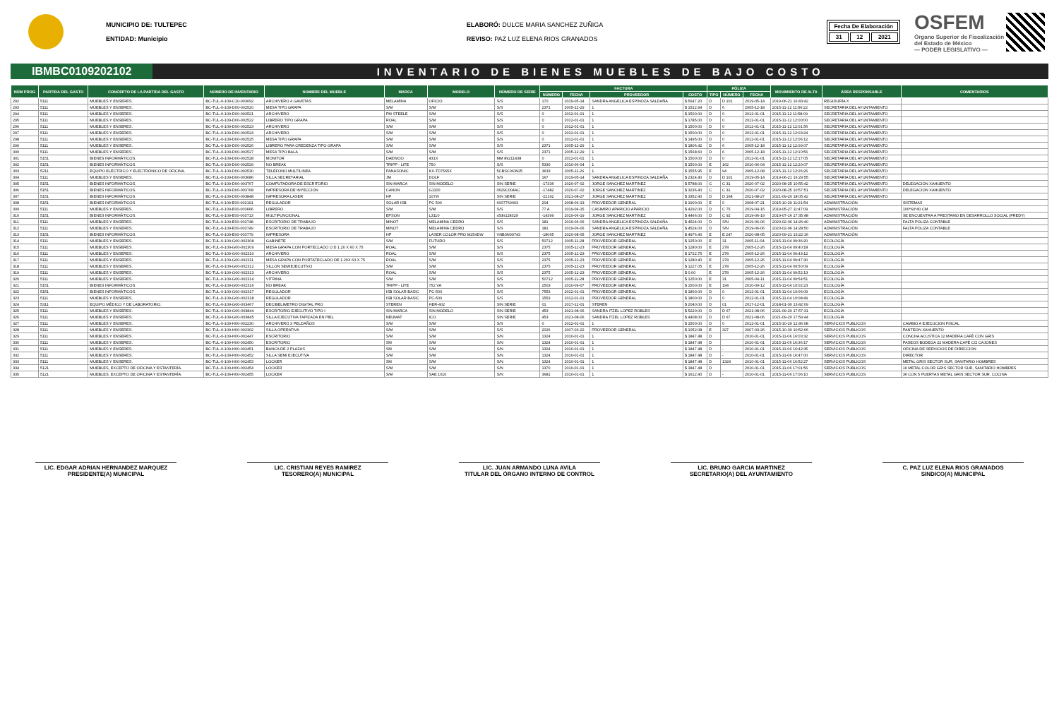MUNICIPIO DE: TULTEPEC
ENTIDAD: Municipio
ELABORÓ: DULCE MARIA SANCHEZ ZUÑIGA
REVISO: PAZ LUZ ELENA RIOS GRANADOS
| Fecha De Elaboración | | |
| 31 | 12 | 2021 |
OSFEM
Órgano Superior de Fiscalización del Estado de México
— PODER LEGISLATIVO —
IBMBC0109202102
INVENTARIO DE BIENES MUEBLES DE BAJO COSTO
| NÚM PROG | PARTIDA DEL GASTO | CONCEPTO DE LA PARTIDA DEL GASTO | NÚMERO DE INVENTARIO | NOMBRE DEL MUEBLE | MARCA | MODELO | NÚMERO DE SERIE | FACTURA | | | | PÓLIZA | | | MOVIMIENTO DE ALTA | ÁREA RESPONSABLE | COMENTARIOS |
| --- | --- | --- | --- | --- | --- | --- | --- | --- | --- | --- | --- | --- | --- | --- | --- | --- | --- |
| | | | | | | | | NÚMERO | FECHA | PROVEEDOR | COSTO | TIPO | NÚMERO | FECHA | | | |
| 292 | 5111 | MUEBLES Y ENSERES. | BC-TUL-0-109-C10-003692 | ARCHIVERO 4 GAVETAS | MELAMINA | OFICIO | S/S | 170 | 2019-05-14 | SANDRA ANGELICA ESPINOZA SALDAÑA | $ 5647.20 | D | D 101 | 2019-05-14 | 2019-06-21 16:43:42 | REGIDURÍA X | |
| 293 | 5111 | MUEBLES Y ENSERES. | BC-TUL-0-109-D00-002520 | MESA TIPO GRAPA | S/M | S/M | S/S | 2371 | 2005-12-29 | 1 | $ 1512.94 | D | 6 | 2005-12-18 | 2015-11-12 11:56:22 | SECRETARIA DEL AYUNTAMIENTO | |
| 294 | 5111 | MUEBLES Y ENSERES. | BC-TUL-0-109-D00-002521 | ARCHIVERO | PM STEELE | S/M | S/S | 0 | 2012-01-01 | 1 | $ 1500.00 | D | 0 | 2012-01-01 | 2015-11-12 11:58:09 | SECRETARIA DEL AYUNTAMIENTO | |
| 295 | 5111 | MUEBLES Y ENSERES. | BC-TUL-0-109-D00-002522 | LIBRERO TIPO GRAPA | ROAL | S/M | S/S | 0 | 2012-01-01 | 1 | $ 1785.00 | D | 0 | 2012-01-01 | 2015-11-12 12:00:00 | SECRETARIA DEL AYUNTAMIENTO | |
| 296 | 5111 | MUEBLES Y ENSERES. | BC-TUL-0-109-D00-002523 | ARCHIVERO | S/M | S/M | S/S | 0 | 2012-01-01 | 1 | $ 1500.00 | D | 0 | 2012-01-01 | 2015-11-12 12:01:56 | SECRETARIA DEL AYUNTAMIENTO | |
| 297 | 5111 | MUEBLES Y ENSERES. | BC-TUL-0-109-D00-002524 | ARCHIVERO | S/M | S/M | S/S | 0 | 2012-01-01 | 1 | $ 1500.00 | D | 0 | 2012-01-01 | 2015-11-12 12:03:24 | SECRETARIA DEL AYUNTAMIENTO | |
| 298 | 5111 | MUEBLES Y ENSERES. | BC-TUL-0-109-D00-002525 | MESA TIPO GRAPA | S/M | S/M | S/S | 0 | 2012-01-01 | 1 | $ 1495.00 | D | 0 | 2012-01-01 | 2015-11-12 12:06:12 | SECRETARIA DEL AYUNTAMIENTO | |
| 299 | 5111 | MUEBLES Y ENSERES. | BC-TUL-0-109-D00-002526 | LIBRERO PARA CREDENZA TIPO GRAPA | S/M | S/M | S/S | 2371 | 2005-12-29 | 1 | $ 1806.42 | D | 6 | 2005-12-18 | 2015-11-12 12:09:07 | SECRETARIA DEL AYUNTAMIENTO | |
| 300 | 5111 | MUEBLES Y ENSERES. | BC-TUL-0-109-D00-002527 | MESA TIPO BALA | S/M | S/M | S/S | 2371 | 2005-12-29 | 1 | $ 1568.60 | D | 6 | 2005-12-18 | 2015-11-12 12:10:56 | SECRETARIA DEL AYUNTAMIENTO | |
| 301 | 5151 | BIENES INFORMÁTICOS. | BC-TUL-0-109-D00-002528 | MONITOR | DAEWOO | 431X | MM 89211438 | 0 | 2012-01-01 | 1 | $ 1500.00 | D | 0 | 2012-01-01 | 2015-11-12 12:17:05 | SECRETARIA DEL AYUNTAMIENTO | |
| 302 | 5151 | BIENES INFORMÁTICOS. | BC-TUL-0-109-D00-002529 | NO BREAK | TRIPP - LITE | 750 | S/S | 5330 | 2010-06-04 | 1 | $ 1500.00 | E | 162 | 2010-06-04 | 2015-11-12 12:20:07 | SECRETARIA DEL AYUNTAMIENTO | |
| 303 | 5211 | EQUIPO ELÉCTRICO Y ELECTRÓNICO DE OFICINA. | BC-TUL-0-109-D00-002530 | TELEFONO MULTILINEA | PANASONIC | KX-TD7565X | 5CBSC063925 | 3633 | 2005-11-26 | 1 | $ 1555.95 | E | 94 | 2005-12-08 | 2015-11-12 12:26:26 | SECRETARIA DEL AYUNTAMIENTO | |
| 304 | 5111 | MUEBLES Y ENSERES. | BC-TUL-0-109-D00-003686 | SILLA SECRETARIAL | JM | DOLF | S/S | 167 | 2019-05-14 | SANDRA ANGELICA ESPINOZA SALDAÑA | $ 2324.40 | D | D 101 | 2019-05-14 | 2019-06-21 16:29:55 | SECRETARIA DEL AYUNTAMIENTO | |
| 305 | 5151 | BIENES INFORMÁTICOS. | BC-TUL-0-109-D00-003767 | COMPUTADORA DE ESCRITORIO | SIN MARCA | SIN MODELO | SIN SERIE | -17336 | 2020-07-02 | JORGE SANCHEZ MARTINEZ | $ 5788.00 | C | C 31 | 2020-07-02 | 2020-08-25 10:55:42 | SECRETARIA DEL AYUNTAMIENTO | DELEGACION XAHUENTO |
| 306 | 5151 | BIENES INFORMÁTICOS. | BC-TUL-0-109-D00-003768 | IMPRESORA DE INYECCION | CANON | G1100 | 0629C004AC | -17482 | 2020-07-02 | JORGE SANCHEZ MARTINEZ | $ 3236.40 | C | C 31 | 2020-07-02 | 2020-08-25 10:57:51 | SECRETARIA DEL AYUNTAMIENTO | DELEGACION XAHUENTO |
| 307 | 5151 | BIENES INFORMÁTICOS. | BC-TUL-0-109-D00-003848 | IMPRESORA LASER | HP | 107W | SIN SERIE | -22192 | 2021-08-27 | JORGE SANCHEZ MARTINEZ | $ 3352.40 | D | D 168 | 2021-08-27 | 2021-09-20 18:05:42 | SECRETARIA DEL AYUNTAMIENTO | |
| 308 | 5151 | BIENES INFORMÁTICOS. | BC-TUL-0-109-E00-002191 | REGULADOR | SOLAR ISB | PC 500 | 6007760003 | 204 | 2008-06-13 | PROVEEDOR GENERAL | $ 1900.00 | E | 0 | 2008-07-21 | 2015-10-29 11:21:54 | ADMINISTRACIÓN | SISTEMAS |
| 309 | 5111 | MUEBLES Y ENSERES. | BC-TUL-0-109-E00-003666 | LIBRERO | S/M | S/M | S/S | 77 A | 2019-04-15 | CASIMIRO APARICIO APARICIO | $ 4292.00 | D | C 75 | 2019-04-15 | 2019-05-27 11:47:09 | ADMINISTRACIÓN | 100*60*40 CM |
| 310 | 5151 | BIENES INFORMÁTICOS. | BC-TUL-0-109-E00-003713 | MULTIFUNCIONAL | EPSON | L3110 | x5dn128329 | -14399 | 2019-06-19 | JORGE SANCHEZ MARTINEZ | $ 4466.00 | D | C 92 | 2019-06-19 | 2019-07-16 17:35:48 | ADMINISTRACIÓN | SE ENCUENTRA A PRESTAMO EN DESARROLLO SOCIAL (FREDY) |
| 311 | 5111 | MUEBLES Y ENSERES. | BC-TUL-0-109-E00-003748 | ESCRITORIO DE TRABAJO | MINOT | MELAMINA CEDRO | S/S | 181 | 2019-06-06 | SANDRA ANGELICA ESPINOZA SALDAÑA | $ 4524.00 | D | S/N | 2019-06-06 | 2020-02-06 14:26:40 | ADMINISTRACIÓN | FALTA POLIZA CONTABLE |
| 312 | 5111 | MUEBLES Y ENSERES. | BC-TUL-0-109-E00-003749 | ESCRITORIO DE TRABAJO | MINOT | MELAMINA CEDRO | S/S | 181 | 2019-06-06 | SANDRA ANGELICA ESPINOZA SALDAÑA | $ 4524.00 | D | S/N | 2019-06-06 | 2020-02-06 14:28:50 | ADMINISTRACIÓN | FALTA POLIZA CONTABLE |
| 313 | 5151 | BIENES INFORMÁTICOS. | BC-TUL-0-109-E00-003779 | IMPRESORA | HP | LASER COLOR PRO M254DW | VNB3N09743 | -18065 | 2020-08-05 | JORGE SANCHEZ MARTINEZ | $ 4976.40 | E | E 247 | 2020-08-05 | 2020-09-21 13:22:16 | ADMINISTRACIÓN | |
| 314 | 5111 | MUEBLES Y ENSERES. | BC-TUL-0-109-G00-002308 | GABINETE | S/M | FUTURO | S/S | 50712 | 2005-11-28 | PROVEEDOR GENERAL | $ 1250.00 | E | 31 | 2005-11-04 | 2015-11-04 09:36:20 | ECOLOGÍA | |
| 315 | 5111 | MUEBLES Y ENSERES. | BC-TUL-0-109-G00-002309 | MESA GRAPA CON PORTECLADO O D 1.20 X 60 X 75 | ROAL | S/M | S/S | 2375 | 2005-12-23 | PROVEEDOR GENERAL | $ 1280.00 | E | 278 | 2005-12-26 | 2015-11-04 09:40:18 | ECOLOGÍA | |
| 316 | 5111 | MUEBLES Y ENSERES. | BC-TUL-0-109-G00-002310 | ARCHIVERO | ROAL | S/M | S/S | 2375 | 2005-12-23 | PROVEEDOR GENERAL | $ 1722.75 | E | 278 | 2005-12-26 | 2015-11-04 09:43:12 | ECOLOGÍA | |
| 317 | 5111 | MUEBLES Y ENSERES. | BC-TUL-0-109-G00-002311 | MESA GRAPA CON PORTATECLADO DE 1.20X 60 X 75 | ROAL | S/M | S/S | 2375 | 2005-12-23 | PROVEEDOR GENERAL | $ 1280.40 | E | 278 | 2005-12-26 | 2015-11-04 09:47:30 | ECOLOGÍA | |
| 318 | 5111 | MUEBLES Y ENSERES. | BC-TUL-0-109-G00-002312 | SILLON SEMIEJECUTIVO | S/M | S/M | S/S | 2375 | 2005-12-23 | PROVEEDOR GENERAL | $ 1227.05 | E | 278 | 2005-12-26 | 2015-11-04 09:50:09 | ECOLOGÍA | |
| 319 | 5111 | MUEBLES Y ENSERES. | BC-TUL-0-109-G00-002313 | ARCHIVERO | ROAL | S/M | S/S | 2375 | 2005-12-23 | PROVEEDOR GENERAL | $ 0.00 | E | 278 | 2005-12-26 | 2015-11-04 09:52:13 | ECOLOGÍA | |
| 320 | 5111 | MUEBLES Y ENSERES. | BC-TUL-0-109-G00-002314 | VITRINA | S/M | S/M | S/S | 50712 | 2005-11-28 | PROVEEDOR GENERAL | $ 1250.00 | E | 31 | 2005-04-11 | 2015-11-04 09:54:51 | ECOLOGÍA | |
| 321 | 5151 | BIENES INFORMÁTICOS. | BC-TUL-0-109-G00-002316 | NO BREAK | TRIPP - LITE | 752 VA | S/S | 2503 | 2010-09-07 | PROVEEDOR GENERAL | $ 1500.00 | E | 194 | 2010-09-12 | 2015-11-04 10:02:23 | ECOLOGÍA | |
| 322 | 5151 | BIENES INFORMÁTICOS. | BC-TUL-0-109-G00-002317 | REGULADOR | ISB SOLAR BASIC | PC-500 | S/S | 7553 | 2012-01-01 | PROVEEDOR GENERAL | $ 1800.00 | D | 0 | 2012-01-01 | 2015-11-04 10:06:09 | ECOLOGÍA | |
| 323 | 5111 | MUEBLES Y ENSERES. | BC-TUL-0-109-G00-002318 | REGULADOR | ISB SOLAR BASIC | PC-500 | S/S | 1553 | 2012-01-01 | PROVEEDOR GENERAL | $ 1800.00 | D | 0 | 2012-01-01 | 2015-11-04 10:08:49 | ECOLOGÍA | |
| 324 | 5311 | EQUIPO MÉDICO Y DE LABORATORIO. | BC-TUL-0-109-G00-003467 | DECIBELIMETRO DIGITAL PRO | STEREN | HER-402 | SIN SERIE | 01 | 2017-12-01 | STEREN | $ 2040.00 | D | 01 | 2017-12-01 | 2018-01-30 13:42:09 | ECOLOGÍA | |
| 325 | 5111 | MUEBLES Y ENSERES. | BC-TUL-0-109-G00-003844 | ESCRITORIO EJECUTIVO TIPO I | SIN MARCA | SIN MODELO | SIN SERIE | 453 | 2021-08-06 | SANDRA ITZEL LOPEZ ROBLES | $ 5220.00 | D | D 67 | 2021-08-06 | 2021-09-20 17:57:31 | ECOLOGÍA | |
| 326 | 5111 | MUEBLES Y ENSERES. | BC-TUL-0-109-G00-003845 | SILLA EJECUTIVA TAPIZADA EN PIEL | NEUMAT | ICO | SIN SERIE | 453 | 2021-08-06 | SANDRA ITZEL LOPEZ ROBLES | $ 4408.00 | D | D 67 | 2021-08-06 | 2021-09-20 17:59:44 | ECOLOGÍA | |
| 327 | 5111 | MUEBLES Y ENSERES. | BC-TUL-0-109-H00-002230 | ARCHIVERO 3 PELDAÑOS | S/M | S/M | S/S | 0 | 2012-01-01 | 1 | $ 1500.00 | D | 0 | 2012-01-01 | 2015-10-29 12:46:08 | SERVICIOS PUBLICOS | CAMBIO A EJECUCION FISCAL |
| 328 | 5111 | MUEBLES Y ENSERES. | BC-TUL-0-109-H00-002302 | SILLA OPERATIVA | S/M | S/M | S/S | 2026 | 2007-03-22 | PROVEEDOR GENERAL | $ 1052.08 | E | 327 | 2007-03-26 | 2015-10-30 10:52:06 | SERVICIOS PUBLICOS | PANTEON XAHUENTO |
| 329 | 5111 | MUEBLES Y ENSERES. | BC-TUL-0-109-H00-002447 | ESCRITORIO | S/M | S/M | S/N | 1324 | 2010-01-01 | 1 | $ 1847.48 | D | | 2010-01-01 | 2015-11-06 16:03:32 | SERVICIOS PUBLICOS | CONCHA ACUSTICA 12 MADERA CAFÉ CON GRIS |
| 330 | 5111 | MUEBLES Y ENSERES. | BC-TUL-0-109-H00-002450 | ESCRITORIO | SM | S/M | S/N | 1324 | 2010-01-01 | 1 | $ 1847.48 | D | | 2010-01-01 | 2015-11-06 16:36:17 | SERVICIOS PUBLICOS | PASEOS BODEGA 22 MADERA CAFÉ C/2 CAJONES |
| 331 | 5111 | MUEBLES Y ENSERES. | BC-TUL-0-109-H00-002451 | BANCA DE 2 PLAZAS | SM | S/M | S/N | 1324 | 2010-01-01 | 1 | $ 1847.48 | D | - | 2010-01-01 | 2015-11-06 16:42:35 | SERVICIOS PUBLICOS | OFICINA DE SERVICIOS DE DIRECCION |
| 332 | 5111 | MUEBLES Y ENSERES. | BC-TUL-0-109-H00-002452 | SILLA SEMI EJECUTIVA | S/M | S/M | S/N | 1324 | 2010-01-01 | 1 | $ 1847.48 | D | - | 2010-01-01 | 2015-11-06 16:47:00 | SERVICIOS PUBLICOS | DIRECTOR |
| 333 | 5111 | MUEBLES Y ENSERES. | BC-TUL-0-109-H00-002453 | LOCKER | SM | S/M | S/N | 1324 | 2010-01-01 | 1 | $ 1847.48 | D | 1324 | 2010-01-01 | 2015-11-06 16:52:27 | SERVICIOS PUBLICOS | METAL GRIS SECTOR SUR, SANITARIO HOMBRES |
| 334 | 5121 | MUEBLES, EXCEPTO DE OFICINA Y ESTANTERÍA. | BC-TUL-0-109-H00-002454 | LOCKER | S/M | S/M | S/N | 1370 | 2010-01-01 | 1 | $ 1847.48 | D | | 2010-01-01 | 2015-11-06 17:01:56 | SERVICIOS PUBLICOS | 16 METAL COLOR GRIS SECTOR SUR, SANITARIO HOMBRES |
| 335 | 5121 | MUEBLES, EXCEPTO DE OFICINA Y ESTANTERÍA. | BC-TUL-0-109-H00-002455 | LOCKER | S/M | SAE 1010 | S/N | 3681 | 2010-01-01 | 1 | $ 1612.40 | D | - | 2010-01-01 | 2015-11-06 17:06:10 | SERVICIOS PUBLICOS | 36 CON 5 PUERTAS METAL GRIS SECTOR SUR, COCINA |
LIC. EDGAR ADRIAN HERNANDEZ MARQUEZ
PRESIDENTE(A) MUNICIPAL
LIC. CRISTIAN REYES RAMIREZ
TESORERO(A) MUNICIPAL
LIC. JUAN ARMANDO LUNA AVILA
TITULAR DEL ÓRGANO INTERNO DE CONTROL
LIC. BRUNO GARCIA MARTINEZ
SECRETARIO(A) DEL AYUNTAMIENTO
C. PAZ LUZ ELENA RIOS GRANADOS
SINDICO(A) MUNICIPAL